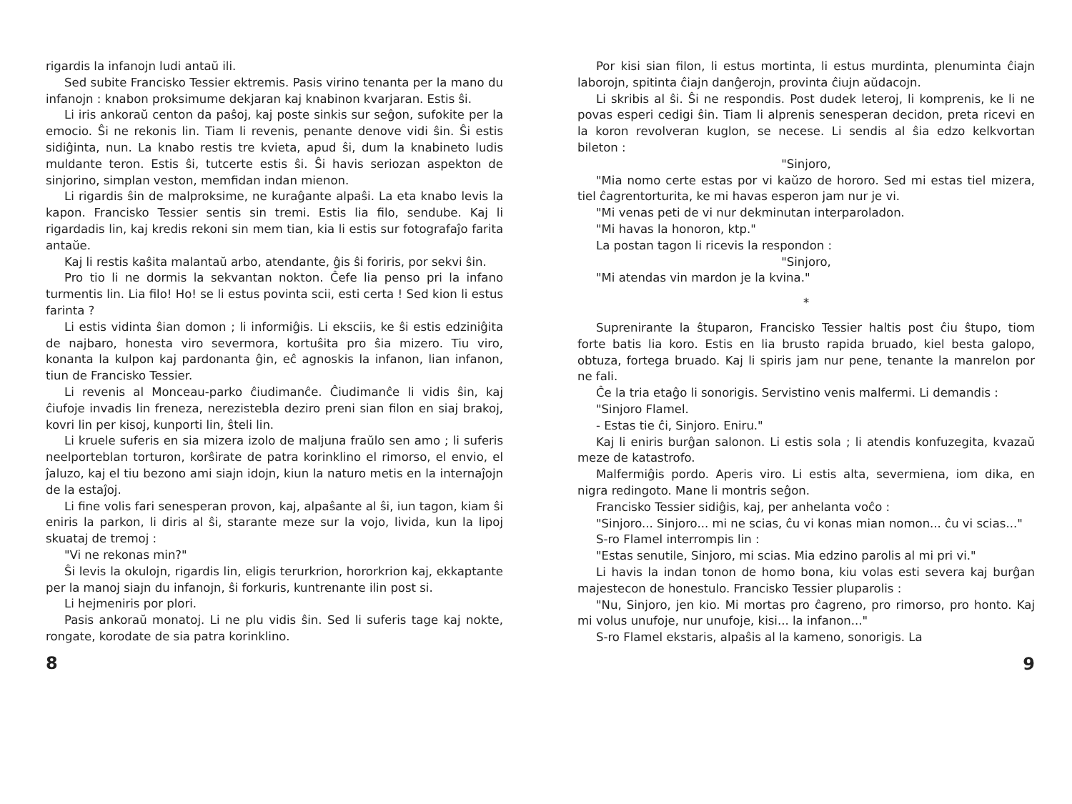rigardis la infanojn ludi antaŭ ili.
Sed subite Francisko Tessier ektremis. Pasis virino tenanta per la mano du infanojn : knabon proksimume dekjaran kaj knabinon kvarjaran. Estis ŝi.
Li iris ankoraŭ centon da paŝoj, kaj poste sinkis sur seĝon, sufokite per la emocio. Ŝi ne rekonis lin. Tiam li revenis, penante denove vidi ŝin. Ŝi estis sidiĝinta, nun. La knabo restis tre kvieta, apud ŝi, dum la knabineto ludis muldante teron. Estis ŝi, tutcerte estis ŝi. Ŝi havis seriozan aspekton de sinjorino, simplan veston, memfidan indan mienon.
Li rigardis ŝin de malproksime, ne kuraĝante alpaŝi. La eta knabo levis la kapon. Francisko Tessier sentis sin tremi. Estis lia filo, sendube. Kaj li rigardadis lin, kaj kredis rekoni sin mem tian, kia li estis sur fotografaĵo farita antaŭe.
Kaj li restis kaŝita malantaŭ arbo, atendante, ĝis ŝi foriris, por sekvi ŝin.
Pro tio li ne dormis la sekvantan nokton. Ĉefe lia penso pri la infano turmentis lin. Lia filo! Ho! se li estus povinta scii, esti certa ! Sed kion li estus farinta ?
Li estis vidinta ŝian domon ; li informiĝis. Li eksciis, ke ŝi estis edziniĝita de najbaro, honesta viro severmora, kortuŝita pro ŝia mizero. Tiu viro, konanta la kulpon kaj pardonanta ĝin, eĉ agnoskis la infanon, lian infanon, tiun de Francisko Tessier.
Li revenis al Monceau-parko ĉiudimanĉe. Ĉiudimanĉe li vidis ŝin, kaj ĉiufoje invadis lin freneza, nerezistebla deziro preni sian filon en siaj brakoj, kovri lin per kisoj, kunporti lin, ŝteli lin.
Li kruele suferis en sia mizera izolo de maljuna fraŭlo sen amo ; li suferis neelporteblan torturon, korŝirate de patra korinklino el rimorso, el envio, el ĵaluzo, kaj el tiu bezono ami siajn idojn, kiun la naturo metis en la internaĵojn de la estaĵoj.
Li fine volis fari senesperan provon, kaj, alpaŝante al ŝi, iun tagon, kiam ŝi eniris la parkon, li diris al ŝi, starante meze sur la vojo, livida, kun la lipoj skuataj de tremoj :
"Vi ne rekonas min?"
Ŝi levis la okulojn, rigardis lin, eligis terurkrion, hororkrion kaj, ekkaptante per la manoj siajn du infanojn, ŝi forkuris, kuntrenante ilin post si.
Li hejmeniris por plori.
Pasis ankoraŭ monatoj. Li ne plu vidis ŝin. Sed li suferis tage kaj nokte, rongate, korodate de sia patra korinklino.
8
Por kisi sian filon, li estus mortinta, li estus murdinta, plenuminta ĉiajn laborojn, spitinta ĉiajn danĝerojn, provinta ĉiujn aŭdacojn.
Li skribis al ŝi. Ŝi ne respondis. Post dudek leteroj, li komprenis, ke li ne povas esperi cedigi ŝin. Tiam li alprenis senesperan decidon, preta ricevi en la koron revolveran kuglon, se necese. Li sendis al ŝia edzo kelkvortan bileton :
"Sinjoro,
"Mia nomo certe estas por vi kaŭzo de hororo. Sed mi estas tiel mizera, tiel ĉagrentorturita, ke mi havas esperon jam nur je vi.
"Mi venas peti de vi nur dekminutan interparoladon.
"Mi havas la honoron, ktp."
La postan tagon li ricevis la respondon :
"Sinjoro,
"Mi atendas vin mardon je la kvina."
*
Suprenirante la ŝtuparon, Francisko Tessier haltis post ĉiu ŝtupo, tiom forte batis lia koro. Estis en lia brusto rapida bruado, kiel besta galopo, obtuza, fortega bruado. Kaj li spiris jam nur pene, tenante la manrelon por ne fali.
Ĉe la tria etaĝo li sonorigis. Servistino venis malfermi. Li demandis :
"Sinjoro Flamel.
- Estas tie ĉi, Sinjoro. Eniru."
Kaj li eniris burĝan salonon. Li estis sola ; li atendis konfuzegita, kvazaŭ meze de katastrofo.
Malfermiĝis pordo. Aperis viro. Li estis alta, severmiena, iom dika, en nigra redingoto. Mane li montris seĝon.
Francisko Tessier sidiĝis, kaj, per anhelanta voĉo :
"Sinjoro... Sinjoro... mi ne scias, ĉu vi konas mian nomon... ĉu vi scias..."
S-ro Flamel interrompis lin :
"Estas senutile, Sinjoro, mi scias. Mia edzino parolis al mi pri vi."
Li havis la indan tonon de homo bona, kiu volas esti severa kaj burĝan majestecon de honestulo. Francisko Tessier pluparolis :
"Nu, Sinjoro, jen kio. Mi mortas pro ĉagreno, pro rimorso, pro honto. Kaj mi volus unufoje, nur unufoje, kisi... la infanon..."
S-ro Flamel ekstaris, alpaŝis al la kameno, sonorigis. La
9